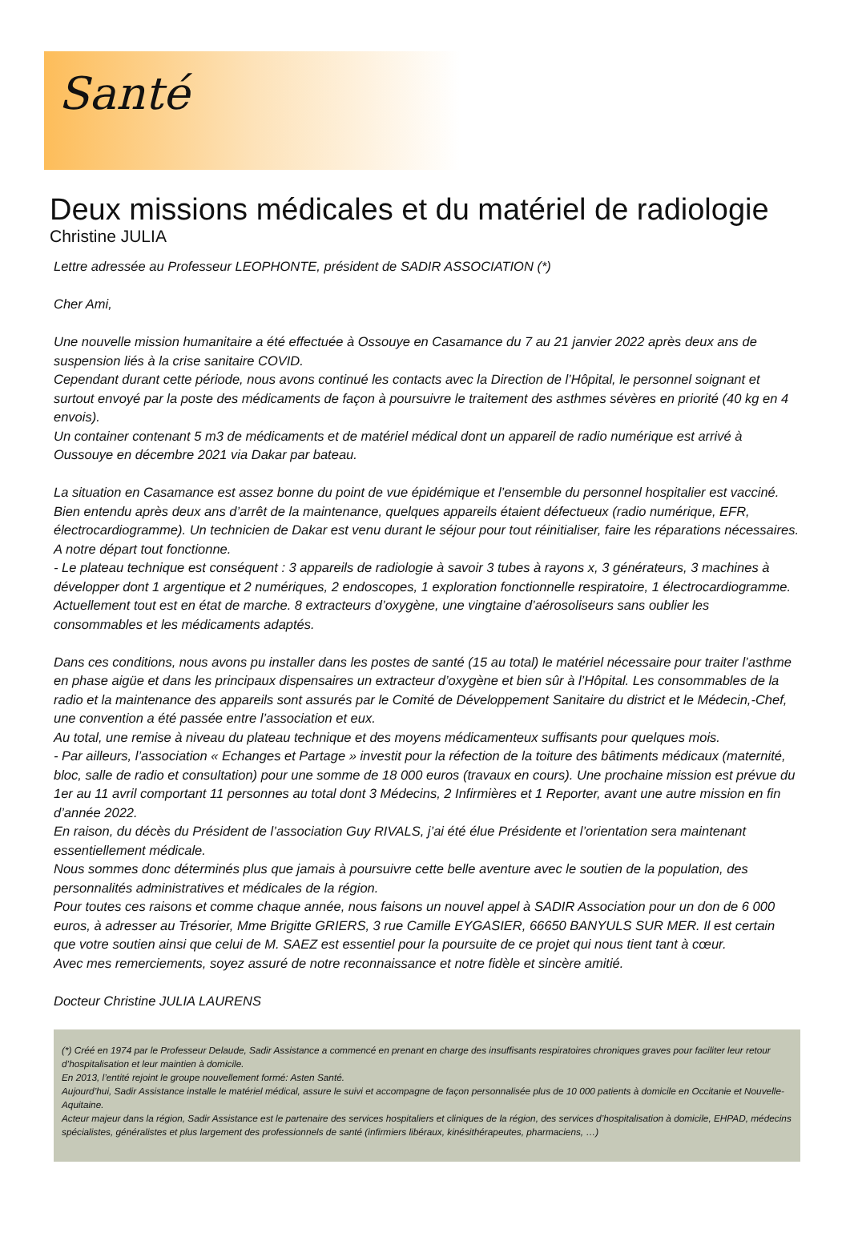Santé
Deux missions médicales et du matériel de radiologie
Christine JULIA
Lettre adressée au Professeur LEOPHONTE, président de SADIR ASSOCIATION (*)
Cher Ami,
Une nouvelle mission humanitaire a été effectuée à Ossouye en Casamance du 7 au 21 janvier 2022 après deux ans de suspension liés à la crise sanitaire COVID.
Cependant durant cette période, nous avons continué les contacts avec la Direction de l’Hôpital, le personnel soignant et surtout envoyé par la poste des médicaments de façon à poursuivre le traitement des asthmes sévères en priorité (40 kg en 4 envois).
Un container contenant 5 m3 de médicaments et de matériel médical dont un appareil de radio numérique est arrivé à Oussouye en décembre 2021 via Dakar par bateau.
La situation en Casamance est assez bonne du point de vue épidémique et l’ensemble du personnel hospitalier est vacciné. Bien entendu après deux ans d’arrêt de la maintenance, quelques appareils étaient défectueux (radio numérique, EFR, électrocardiogramme). Un technicien de Dakar est venu durant le séjour pour tout réinitialiser, faire les réparations nécessaires. A notre départ tout fonctionne.
- Le plateau technique est conséquent : 3 appareils de radiologie à savoir 3 tubes à rayons x, 3 générateurs, 3 machines à développer dont 1 argentique et 2 numériques, 2 endoscopes, 1 exploration fonctionnelle respiratoire, 1 électrocardiogramme. Actuellement tout est en état de marche. 8 extracteurs d’oxygène, une vingtaine d’aérosoliseurs sans oublier les consommables et les médicaments adaptés.
Dans ces conditions, nous avons pu installer dans les postes de santé (15 au total) le matériel nécessaire pour traiter l’asthme en phase aigüe et dans les principaux dispensaires un extracteur d’oxygène et bien sûr à l’Hôpital. Les consommables de la radio et la maintenance des appareils sont assurés par le Comité de Développement Sanitaire du district et le Médecin,-Chef, une convention a été passée entre l’association et eux.
Au total, une remise à niveau du plateau technique et des moyens médicamenteux suffisants pour quelques mois.
- Par ailleurs, l’association « Echanges et Partage » investit pour la réfection de la toiture des bâtiments médicaux (maternité, bloc, salle de radio et consultation) pour une somme de 18 000 euros (travaux en cours). Une prochaine mission est prévue du 1er au 11 avril comportant 11 personnes au total dont 3 Médecins, 2 Infirmières et 1 Reporter, avant une autre mission en fin d’année 2022.
En raison, du décès du Président de l’association Guy RIVALS, j’ai été élue Présidente et l’orientation sera maintenant essentiellement médicale.
Nous sommes donc déterminés plus que jamais à poursuivre cette belle aventure avec le soutien de la population, des personnalités administratives et médicales de la région.
Pour toutes ces raisons et comme chaque année, nous faisons un nouvel appel à SADIR Association pour un don de 6 000 euros, à adresser au Trésorier, Mme Brigitte GRIERS, 3 rue Camille EYGASIER, 66650 BANYULS SUR MER. Il est certain que votre soutien ainsi que celui de M. SAEZ est essentiel pour la poursuite de ce projet qui nous tient tant à cœur.
Avec mes remerciements, soyez assuré de notre reconnaissance et notre fidèle et sincère amitié.
Docteur Christine JULIA LAURENS
(*) Créé en 1974 par le Professeur Delaude, Sadir Assistance a commencé en prenant en charge des insuffisants respiratoires chroniques graves pour faciliter leur retour d’hospitalisation et leur maintien à domicile.
En 2013, l’entité rejoint le groupe nouvellement formé: Asten Santé.
Aujourd’hui, Sadir Assistance installe le matériel médical, assure le suivi et accompagne de façon personnalisée plus de 10 000 patients à domicile en Occitanie et Nouvelle-Aquitaine.
Acteur majeur dans la région, Sadir Assistance est le partenaire des services hospitaliers et cliniques de la région, des services d’hospitalisation à domicile, EHPAD, médecins spécialistes, généralistes et plus largement des professionnels de santé (infirmiers libéraux, kinésithérapeutes, pharmaciens, …)